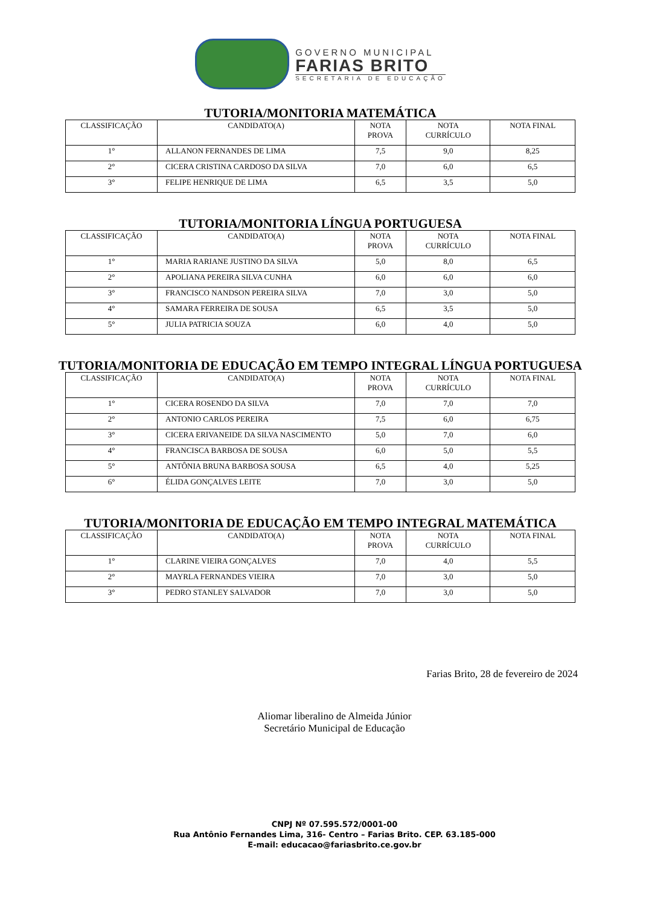GOVERNO MUNICIPAL
FARIAS BRITO
SECRETARIA DE EDUCAÇÃO
TUTORIA/MONITORIA MATEMÁTICA
| CLASSIFICAÇÃO | CANDIDATO(A) | NOTA PROVA | NOTA CURRÍCULO | NOTA FINAL |
| 1° | ALLANON FERNANDES DE LIMA | 7,5 | 9,0 | 8,25 |
| 2° | CICERA CRISTINA CARDOSO DA SILVA | 7,0 | 6,0 | 6,5 |
| 3° | FELIPE HENRIQUE DE LIMA | 6,5 | 3,5 | 5,0 |
TUTORIA/MONITORIA LÍNGUA PORTUGUESA
| CLASSIFICAÇÃO | CANDIDATO(A) | NOTA PROVA | NOTA CURRÍCULO | NOTA FINAL |
| 1° | MARIA RARIANE JUSTINO DA SILVA | 5,0 | 8,0 | 6,5 |
| 2° | APOLIANA PEREIRA SILVA CUNHA | 6,0 | 6,0 | 6,0 |
| 3° | FRANCISCO NANDSON PEREIRA SILVA | 7,0 | 3,0 | 5,0 |
| 4° | SAMARA FERREIRA DE SOUSA | 6,5 | 3,5 | 5,0 |
| 5° | JULIA PATRICIA SOUZA | 6,0 | 4,0 | 5,0 |
TUTORIA/MONITORIA DE EDUCAÇÃO EM TEMPO INTEGRAL LÍNGUA PORTUGUESA
| CLASSIFICAÇÃO | CANDIDATO(A) | NOTA PROVA | NOTA CURRÍCULO | NOTA FINAL |
| 1° | CICERA ROSENDO DA SILVA | 7,0 | 7,0 | 7,0 |
| 2° | ANTONIO CARLOS PEREIRA | 7,5 | 6,0 | 6,75 |
| 3° | CICERA ERIVANEIDE DA SILVA NASCIMENTO | 5,0 | 7,0 | 6,0 |
| 4° | FRANCISCA BARBOSA DE SOUSA | 6,0 | 5,0 | 5,5 |
| 5° | ANTÔNIA BRUNA BARBOSA SOUSA | 6,5 | 4,0 | 5,25 |
| 6° | ÉLIDA GONÇALVES LEITE | 7,0 | 3,0 | 5,0 |
TUTORIA/MONITORIA DE EDUCAÇÃO EM TEMPO INTEGRAL MATEMÁTICA
| CLASSIFICAÇÃO | CANDIDATO(A) | NOTA PROVA | NOTA CURRÍCULO | NOTA FINAL |
| 1° | CLARINE VIEIRA GONÇALVES | 7,0 | 4,0 | 5,5 |
| 2° | MAYRLA FERNANDES VIEIRA | 7,0 | 3,0 | 5,0 |
| 3° | PEDRO STANLEY SALVADOR | 7,0 | 3,0 | 5,0 |
Farias Brito, 28 de fevereiro de 2024
Aliomar liberalino de Almeida Júnior
Secretário Municipal de Educação
CNPJ Nº 07.595.572/0001-00
Rua Antônio Fernandes Lima, 316- Centro – Farias Brito. CEP. 63.185-000
E-mail: educacao@fariasbrito.ce.gov.br